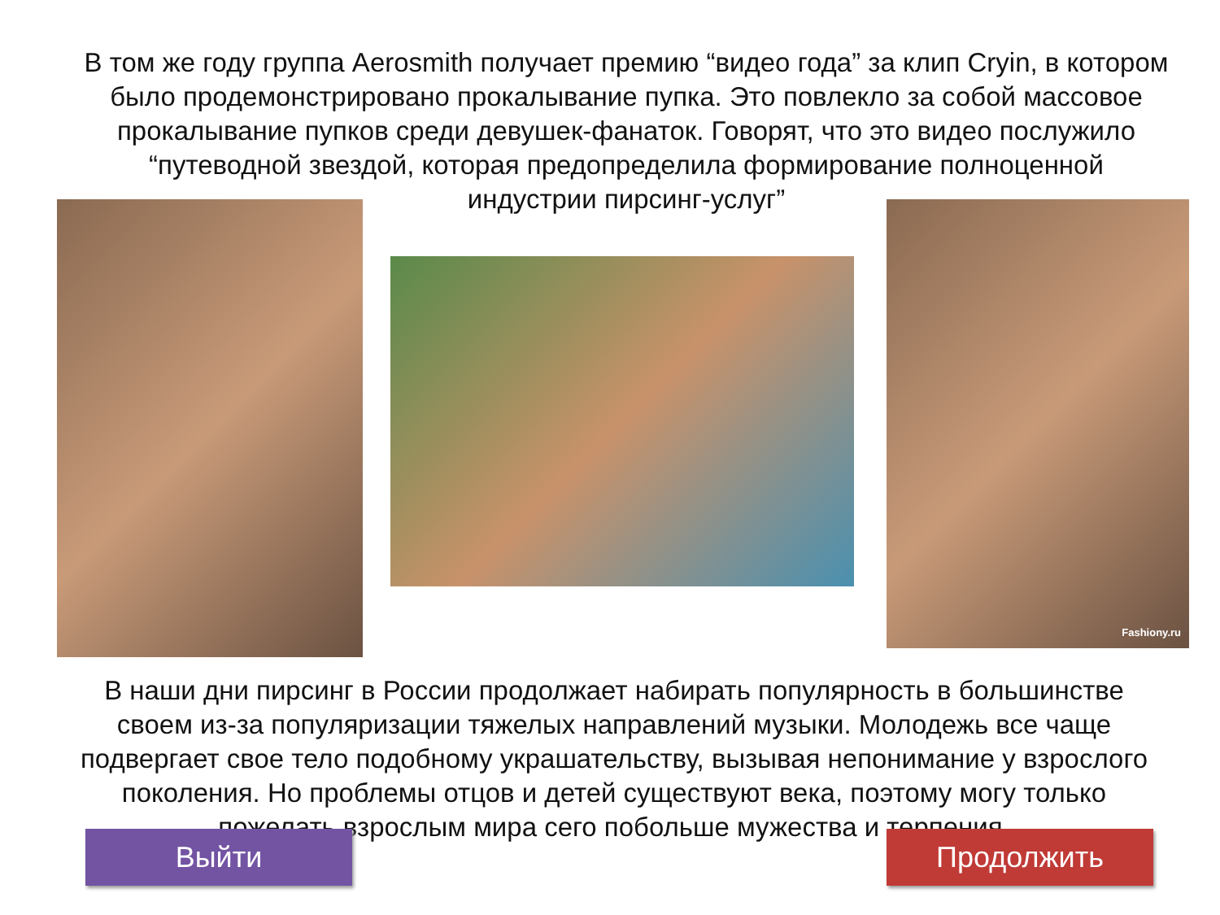В том же году группа Aerosmith получает премию “видео года” за клип Cryin, в котором было продемонстрировано прокалывание пупка. Это повлекло за собой массовое прокалывание пупков среди девушек-фанаток. Говорят, что это видео послужило “путеводной звездой, которая предопределила формирование полноценной индустрии пирсинг-услуг”
Fashiony.ru
В наши дни пирсинг в России продолжает набирать популярность в большинстве своем из-за популяризации тяжелых направлений музыки. Молодежь все чаще подвергает свое тело подобному украшательству, вызывая непонимание у взрослого поколения. Но проблемы отцов и детей существуют века, поэтому могу только пожелать взрослым мира сего побольше мужества и терпения.
Выйти Продолжить